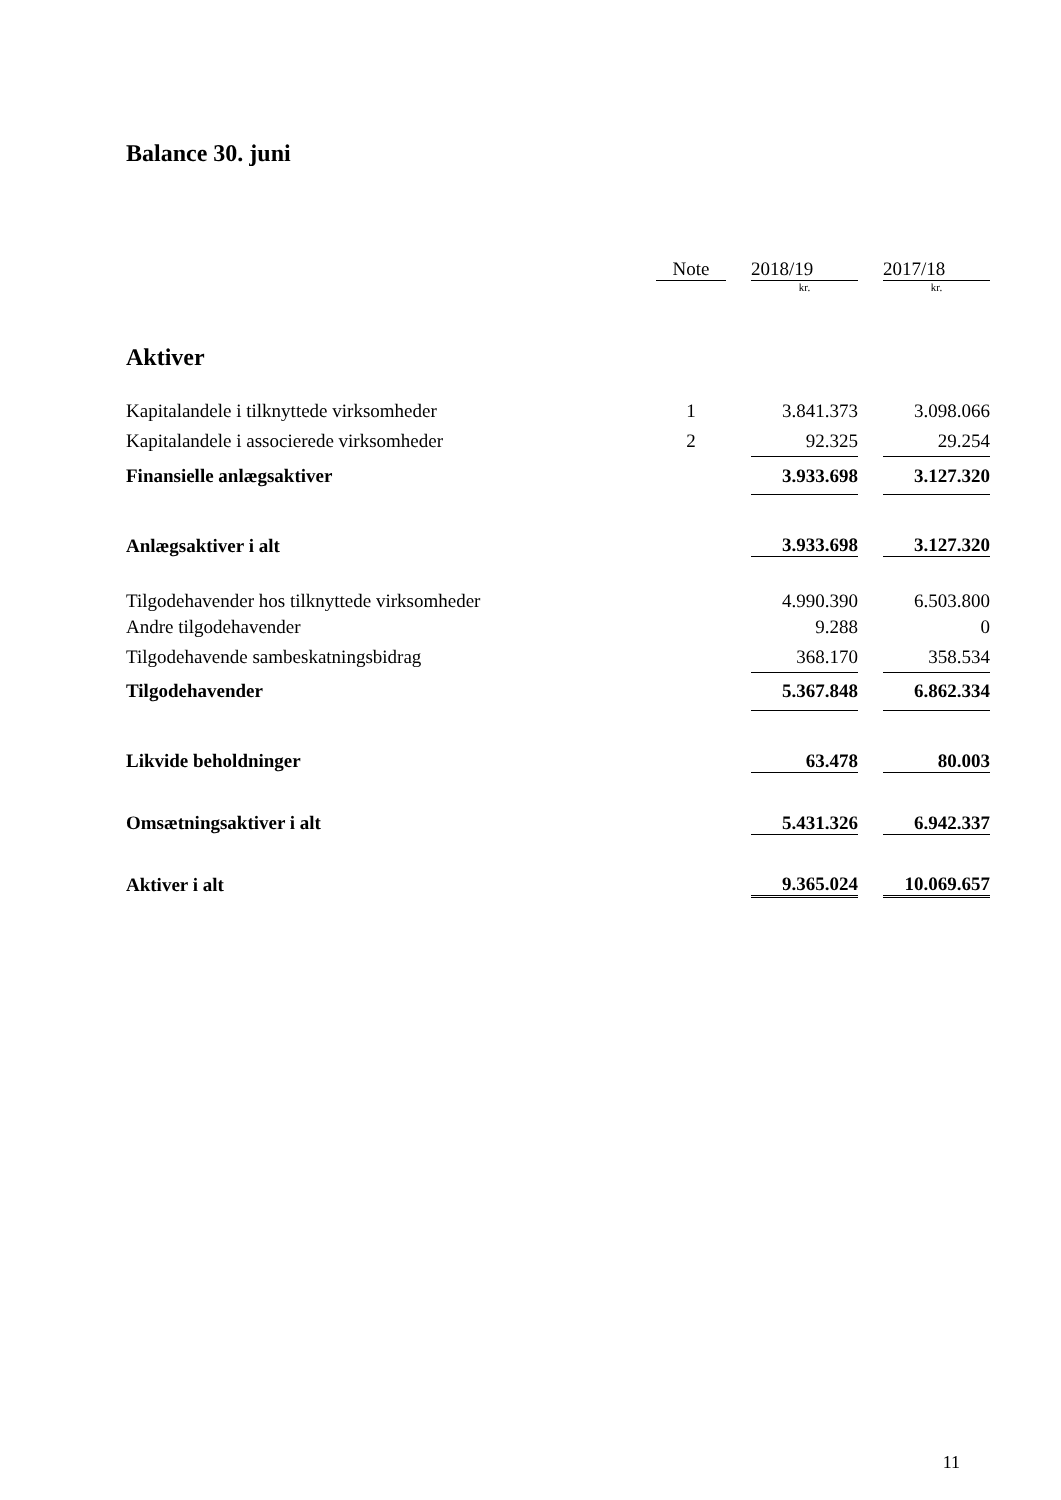Balance 30. juni
| | Note | | 2018/19 | | 2017/18 |
| --- | --- | --- | --- | --- | --- |
| | | | kr. | | kr. |
| Aktiver | | | | | |
| Kapitalandele i tilknyttede virksomheder | 1 | | 3.841.373 | | 3.098.066 |
| Kapitalandele i associerede virksomheder | 2 | | 92.325 | | 29.254 |
| Finansielle anlægsaktiver | | | 3.933.698 | | 3.127.320 |
| Anlægsaktiver i alt | | | 3.933.698 | | 3.127.320 |
| Tilgodehavender hos tilknyttede virksomheder | | | 4.990.390 | | 6.503.800 |
| Andre tilgodehavender | | | 9.288 | | 0 |
| Tilgodehavende sambeskatningsbidrag | | | 368.170 | | 358.534 |
| Tilgodehavender | | | 5.367.848 | | 6.862.334 |
| Likvide beholdninger | | | 63.478 | | 80.003 |
| Omsætningsaktiver i alt | | | 5.431.326 | | 6.942.337 |
| Aktiver i alt | | | 9.365.024 | | 10.069.657 |
11